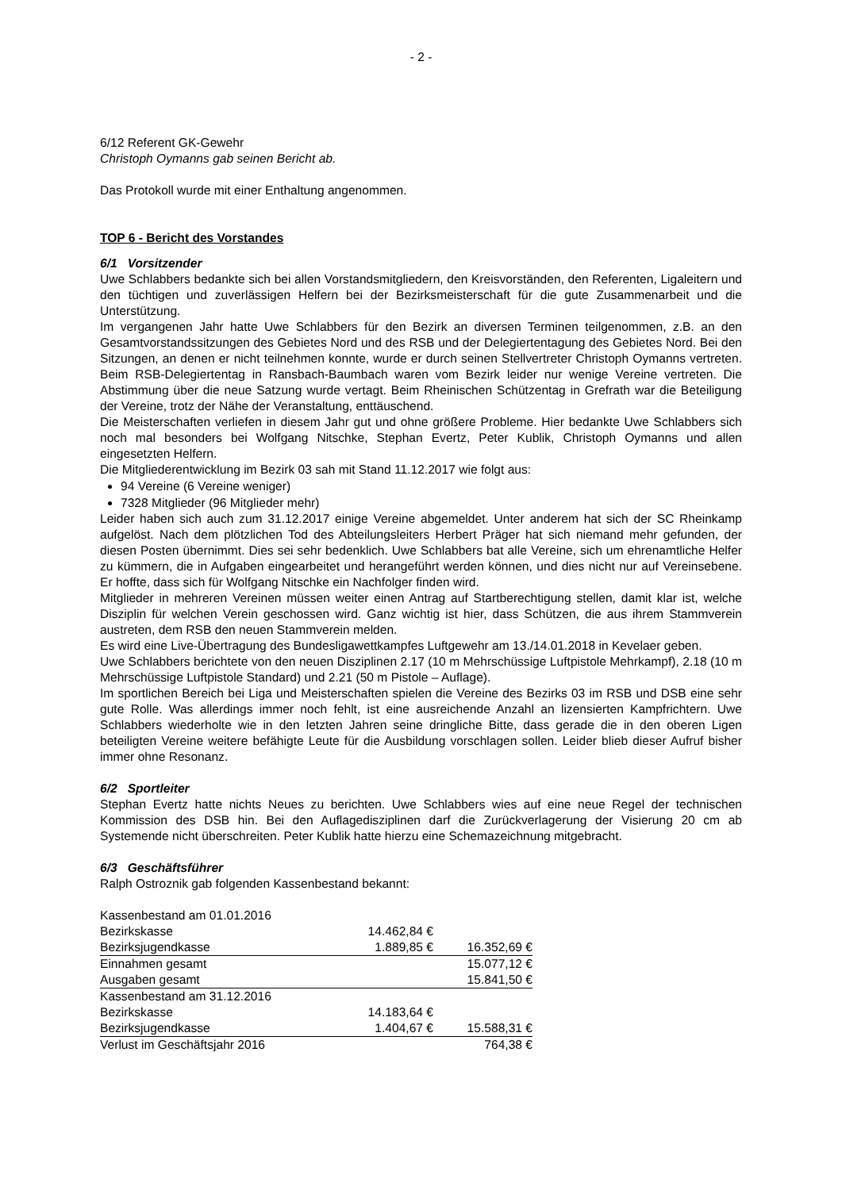- 2 -
6/12 Referent GK-Gewehr
Christoph Oymanns gab seinen Bericht ab.
Das Protokoll wurde mit einer Enthaltung angenommen.
TOP 6 - Bericht des Vorstandes
6/1 Vorsitzender
Uwe Schlabbers bedankte sich bei allen Vorstandsmitgliedern, den Kreisvorständen, den Referenten, Ligaleitern und den tüchtigen und zuverlässigen Helfern bei der Bezirksmeisterschaft für die gute Zusammenarbeit und die Unterstützung.
Im vergangenen Jahr hatte Uwe Schlabbers für den Bezirk an diversen Terminen teilgenommen, z.B. an den Gesamtvorstandssitzungen des Gebietes Nord und des RSB und der Delegiertentagung des Gebietes Nord. Bei den Sitzungen, an denen er nicht teilnehmen konnte, wurde er durch seinen Stellvertreter Christoph Oymanns vertreten. Beim RSB-Delegiertentag in Ransbach-Baumbach waren vom Bezirk leider nur wenige Vereine vertreten. Die Abstimmung über die neue Satzung wurde vertagt. Beim Rheinischen Schützentag in Grefrath war die Beteiligung der Vereine, trotz der Nähe der Veranstaltung, enttäuschend.
Die Meisterschaften verliefen in diesem Jahr gut und ohne größere Probleme. Hier bedankte Uwe Schlabbers sich noch mal besonders bei Wolfgang Nitschke, Stephan Evertz, Peter Kublik, Christoph Oymanns und allen eingesetzten Helfern.
Die Mitgliederentwicklung im Bezirk 03 sah mit Stand 11.12.2017 wie folgt aus:
94 Vereine (6 Vereine weniger)
7328 Mitglieder (96 Mitglieder mehr)
Leider haben sich auch zum 31.12.2017 einige Vereine abgemeldet. Unter anderem hat sich der SC Rheinkamp aufgelöst. Nach dem plötzlichen Tod des Abteilungsleiters Herbert Präger hat sich niemand mehr gefunden, der diesen Posten übernimmt. Dies sei sehr bedenklich. Uwe Schlabbers bat alle Vereine, sich um ehrenamtliche Helfer zu kümmern, die in Aufgaben eingearbeitet und herangeführt werden können, und dies nicht nur auf Vereinsebene. Er hoffte, dass sich für Wolfgang Nitschke ein Nachfolger finden wird.
Mitglieder in mehreren Vereinen müssen weiter einen Antrag auf Startberechtigung stellen, damit klar ist, welche Disziplin für welchen Verein geschossen wird. Ganz wichtig ist hier, dass Schützen, die aus ihrem Stammverein austreten, dem RSB den neuen Stammverein melden.
Es wird eine Live-Übertragung des Bundesligawettkampfes Luftgewehr am 13./14.01.2018 in Kevelaer geben.
Uwe Schlabbers berichtete von den neuen Disziplinen 2.17 (10 m Mehrschüssige Luftpistole Mehrkampf), 2.18 (10 m Mehrschüssige Luftpistole Standard) und 2.21 (50 m Pistole – Auflage).
Im sportlichen Bereich bei Liga und Meisterschaften spielen die Vereine des Bezirks 03 im RSB und DSB eine sehr gute Rolle. Was allerdings immer noch fehlt, ist eine ausreichende Anzahl an lizensierten Kampfrichtern. Uwe Schlabbers wiederholte wie in den letzten Jahren seine dringliche Bitte, dass gerade die in den oberen Ligen beteiligten Vereine weitere befähigte Leute für die Ausbildung vorschlagen sollen. Leider blieb dieser Aufruf bisher immer ohne Resonanz.
6/2 Sportleiter
Stephan Evertz hatte nichts Neues zu berichten. Uwe Schlabbers wies auf eine neue Regel der technischen Kommission des DSB hin. Bei den Auflagedisziplinen darf die Zurückverlagerung der Visierung 20 cm ab Systemende nicht überschreiten. Peter Kublik hatte hierzu eine Schemazeichnung mitgebracht.
6/3 Geschäftsführer
Ralph Ostroznik gab folgenden Kassenbestand bekannt:
| Kassenbestand am 01.01.2016 | | |
| Bezirkskasse | 14.462,84 € | |
| Bezirksjugendkasse | 1.889,85 € | 16.352,69 € |
| Einnahmen gesamt | | 15.077,12 € |
| Ausgaben gesamt | | 15.841,50 € |
| Kassenbestand am 31.12.2016 | | |
| Bezirkskasse | 14.183,64 € | |
| Bezirksjugendkasse | 1.404,67 € | 15.588,31 € |
| Verlust im Geschäftsjahr 2016 | | 764,38 € |